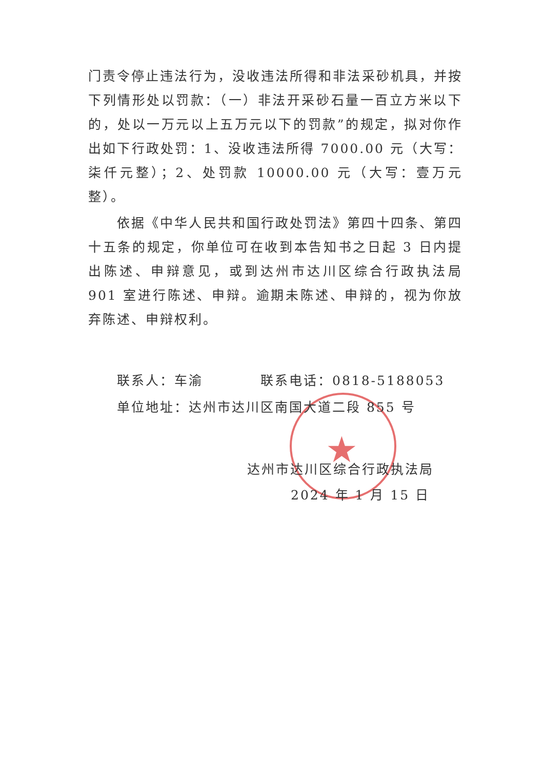★
门责令停止违法行为，没收违法所得和非法采砂机具，并按下列情形处以罚款：（一）非法开采砂石量一百立方米以下的，处以一万元以上五万元以下的罚款”的规定，拟对你作出如下行政处罚：1、没收违法所得 7000.00 元（大写：柒仟元整）；2、处罚款 10000.00 元（大写：壹万元整）。
依据《中华人民共和国行政处罚法》第四十四条、第四十五条的规定，你单位可在收到本告知书之日起 3 日内提出陈述、申辩意见，或到达州市达川区综合行政执法局 901 室进行陈述、申辩。逾期未陈述、申辩的，视为你放弃陈述、申辩权利。
联系人：车渝　　　　联系电话：0818-5188053
单位地址：达州市达川区南国大道二段 855 号
达州市达川区综合行政执法局
2024 年 1 月 15 日